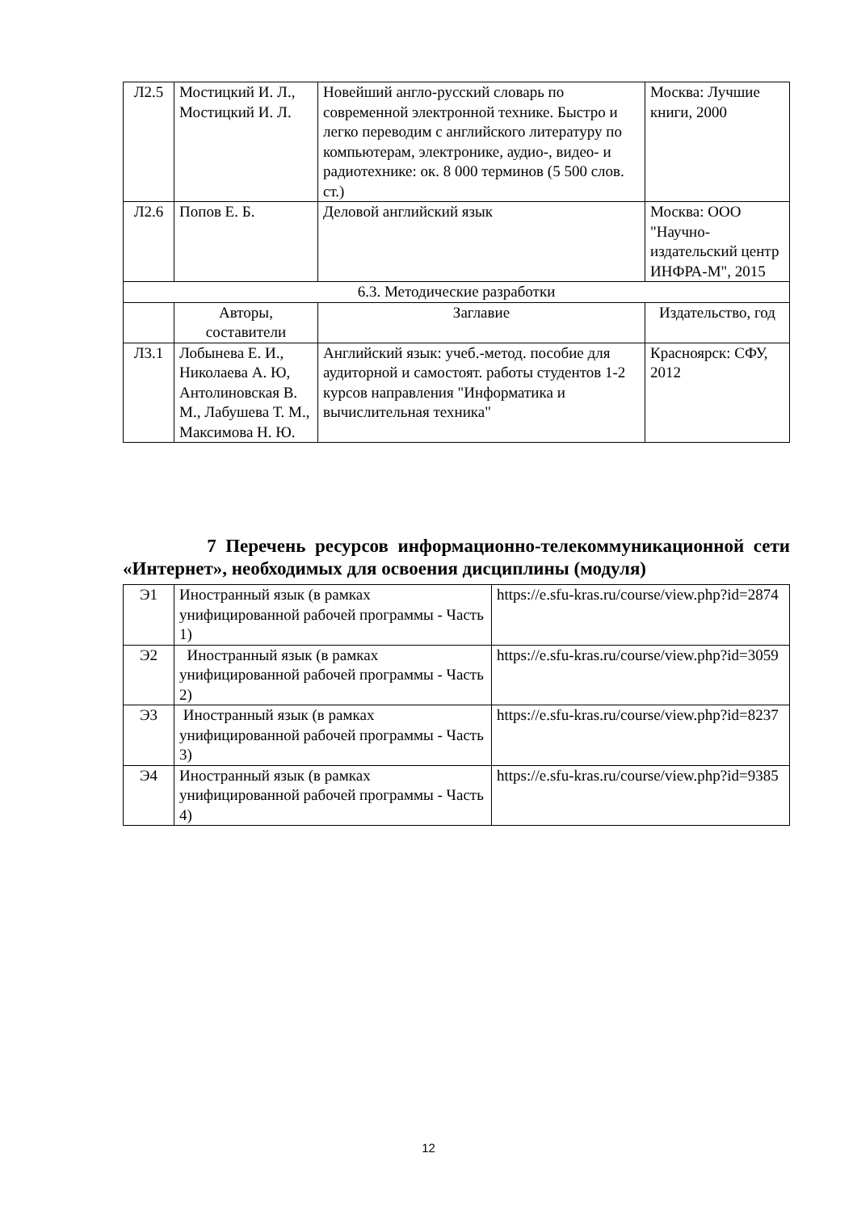| Л2.5 | Мостицкий И. Л., Мостицкий И. Л. | Новейший англо-русский словарь по современной электронной технике. Быстро и легко переводим с английского литературу по компьютерам, электронике, аудио-, видео- и радиотехнике: ок. 8 000 терминов (5 500 слов. ст.) | Москва: Лучшие книги, 2000 |
| Л2.6 | Попов Е. Б. | Деловой английский язык | Москва: ООО "Научно-издательский центр ИНФРА-М", 2015 |
| 6.3. Методические разработки | | | |
| | Авторы, составители | Заглавие | Издательство, год |
| Л3.1 | Лобынева Е. И., Николаева А. Ю, Антолиновская В. М., Лабушева Т. М., Максимова Н. Ю. | Английский язык: учеб.-метод. пособие для аудиторной и самостоят. работы студентов 1-2 курсов направления "Информатика и вычислительная техника" | Красноярск: СФУ, 2012 |
7 Перечень ресурсов информационно-телекоммуникационной сети «Интернет», необходимых для освоения дисциплины (модуля)
| Э1 | Иностранный язык (в рамках унифицированной рабочей программы - Часть 1) | https://e.sfu-kras.ru/course/view.php?id=2874 |
| Э2 | Иностранный язык (в рамках унифицированной рабочей программы - Часть 2) | https://e.sfu-kras.ru/course/view.php?id=3059 |
| Э3 | Иностранный язык (в рамках унифицированной рабочей программы - Часть 3) | https://e.sfu-kras.ru/course/view.php?id=8237 |
| Э4 | Иностранный язык (в рамках унифицированной рабочей программы - Часть 4) | https://e.sfu-kras.ru/course/view.php?id=9385 |
12